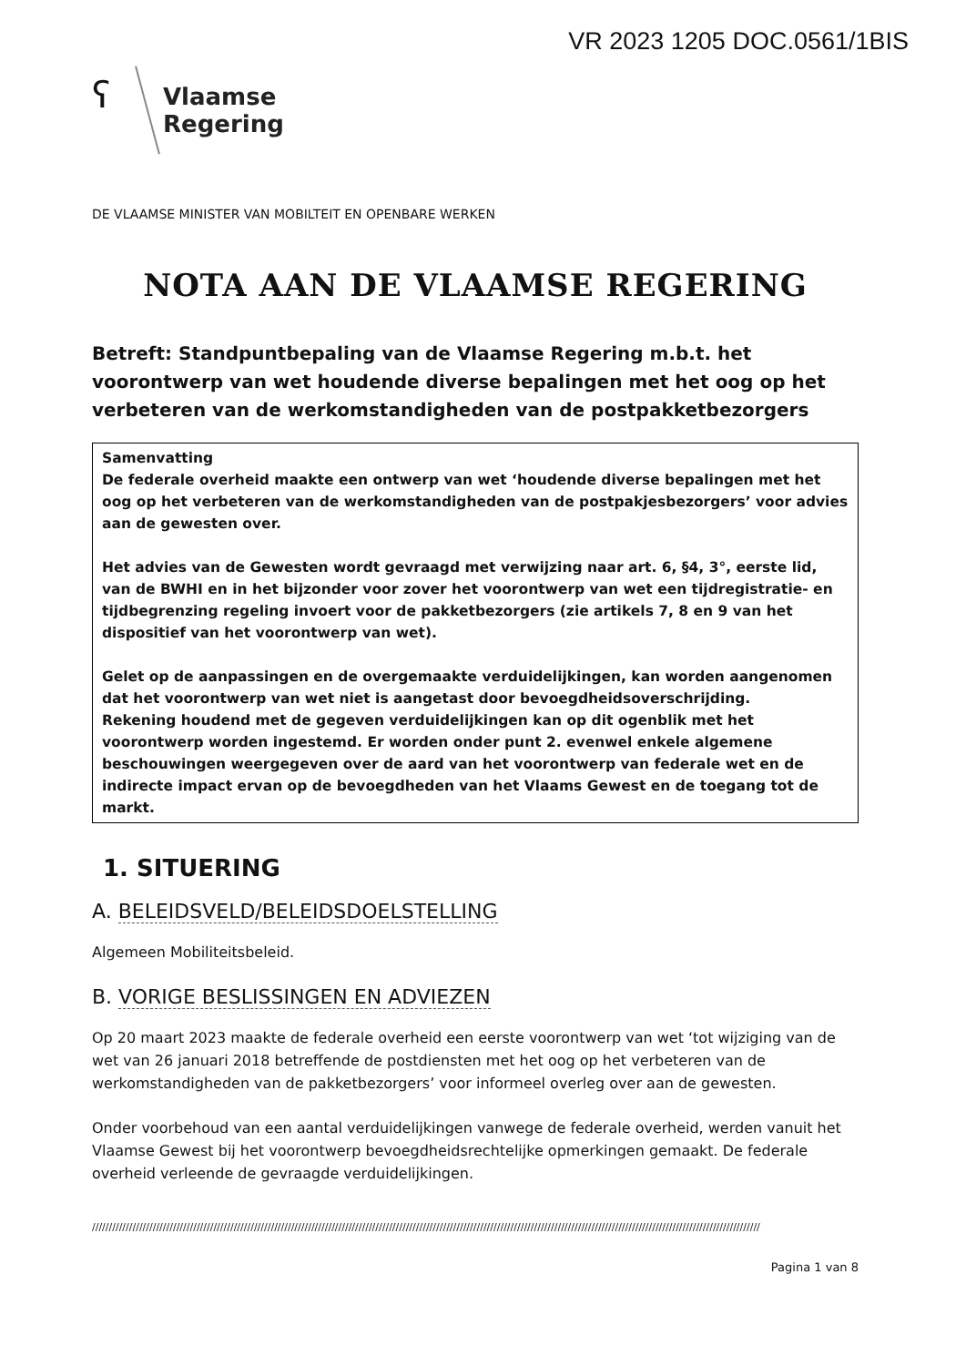VR 2023 1205 DOC.0561/1BIS
ʕ
Vlaamse
Regering
DE VLAAMSE MINISTER VAN MOBILTEIT EN OPENBARE WERKEN
NOTA AAN DE VLAAMSE REGERING
Betreft: Standpuntbepaling van de Vlaamse Regering m.b.t. het voorontwerp van wet houdende diverse bepalingen met het oog op het verbeteren van de werkomstandigheden van de postpakketbezorgers
Samenvatting
De federale overheid maakte een ontwerp van wet ‘houdende diverse bepalingen met het oog op het verbeteren van de werkomstandigheden van de postpakjesbezorgers’ voor advies aan de gewesten over.
Het advies van de Gewesten wordt gevraagd met verwijzing naar art. 6, §4, 3°, eerste lid, van de BWHI en in het bijzonder voor zover het voorontwerp van wet een tijdregistratie- en tijdbegrenzing regeling invoert voor de pakketbezorgers (zie artikels 7, 8 en 9 van het dispositief van het voorontwerp van wet).
Gelet op de aanpassingen en de overgemaakte verduidelijkingen, kan worden aangenomen dat het voorontwerp van wet niet is aangetast door bevoegdheidsoverschrijding.
Rekening houdend met de gegeven verduidelijkingen kan op dit ogenblik met het voorontwerp worden ingestemd. Er worden onder punt 2. evenwel enkele algemene beschouwingen weergegeven over de aard van het voorontwerp van federale wet en de indirecte impact ervan op de bevoegdheden van het Vlaams Gewest en de toegang tot de markt.
1. SITUERING
A. BELEIDSVELD/BELEIDSDOELSTELLING
Algemeen Mobiliteitsbeleid.
B. VORIGE BESLISSINGEN EN ADVIEZEN
Op 20 maart 2023 maakte de federale overheid een eerste voorontwerp van wet ‘tot wijziging van de wet van 26 januari 2018 betreffende de postdiensten met het oog op het verbeteren van de werkomstandigheden van de pakketbezorgers’ voor informeel overleg over aan de gewesten.
Onder voorbehoud van een aantal verduidelijkingen vanwege de federale overheid, werden vanuit het Vlaamse Gewest bij het voorontwerp bevoegdheidsrechtelijke opmerkingen gemaakt. De federale overheid verleende de gevraagde verduidelijkingen.
//////////////////////////////////////////////////////////////////////////////////////////////////////////////////////////////////////////////////////////////////////////////////////////////////////
Pagina 1 van 8